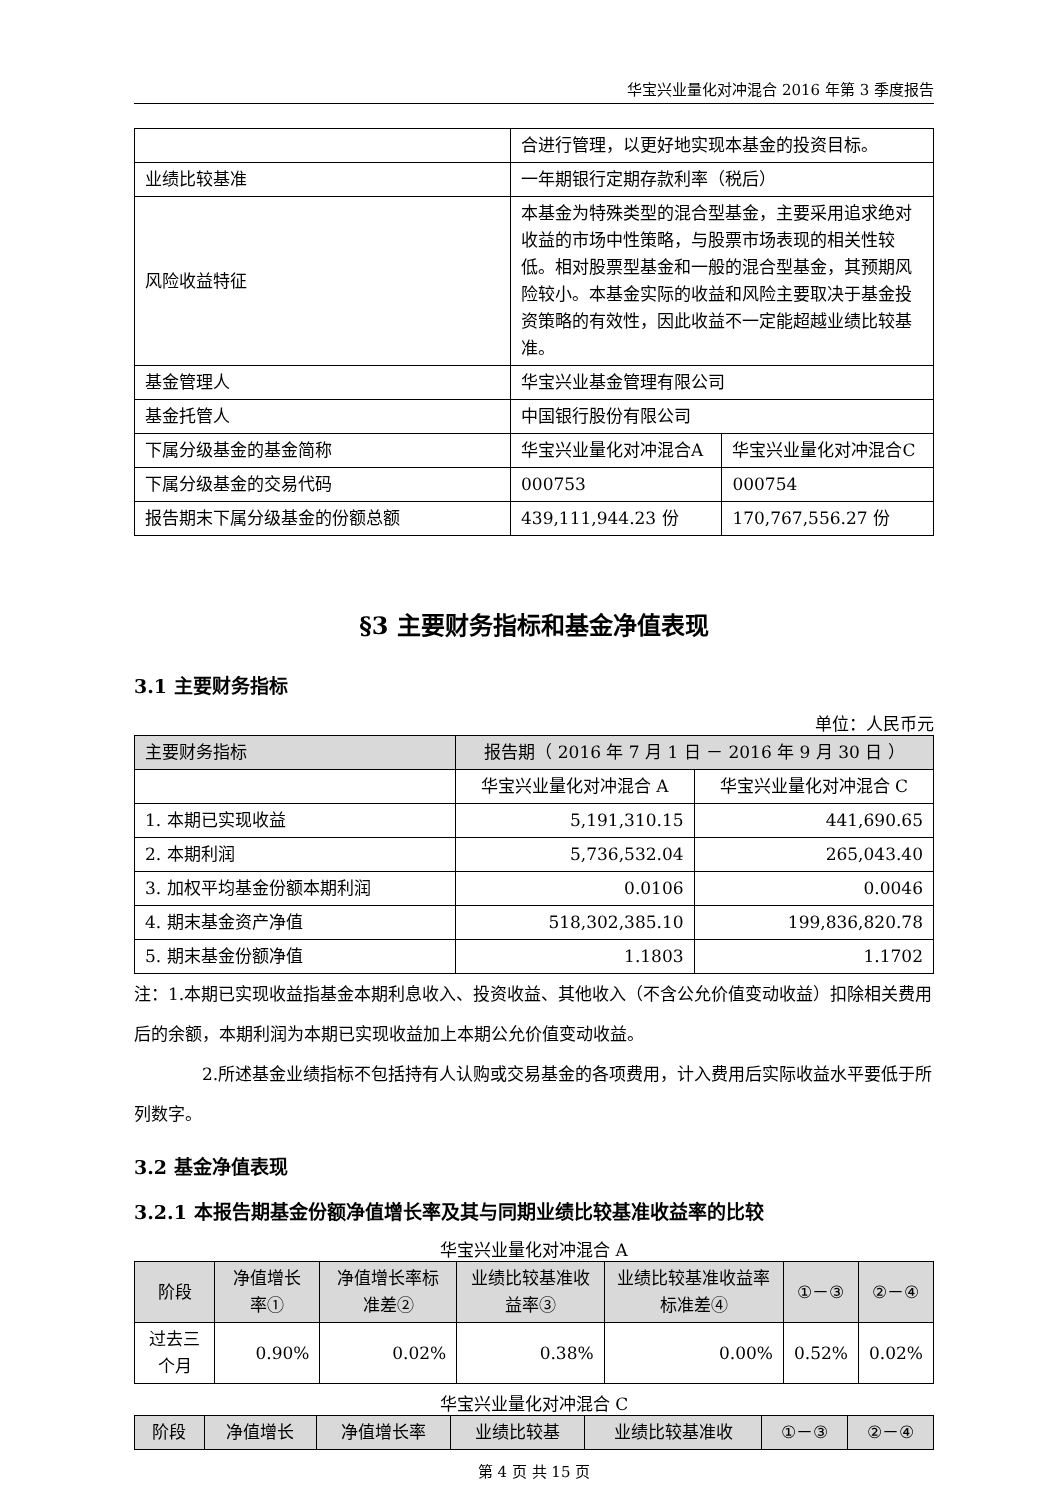华宝兴业量化对冲混合 2016 年第 3 季度报告
| | 合进行管理，以更好地实现本基金的投资目标。 | |
| 业绩比较基准 | 一年期银行定期存款利率（税后） | |
| 风险收益特征 | 本基金为特殊类型的混合型基金，主要采用追求绝对收益的市场中性策略，与股票市场表现的相关性较低。相对股票型基金和一般的混合型基金，其预期风险较小。本基金实际的收益和风险主要取决于基金投资策略的有效性，因此收益不一定能超越业绩比较基准。 | |
| 基金管理人 | 华宝兴业基金管理有限公司 | |
| 基金托管人 | 中国银行股份有限公司 | |
| 下属分级基金的基金简称 | 华宝兴业量化对冲混合A | 华宝兴业量化对冲混合C |
| 下属分级基金的交易代码 | 000753 | 000754 |
| 报告期末下属分级基金的份额总额 | 439,111,944.23 份 | 170,767,556.27 份 |
§3 主要财务指标和基金净值表现
3.1 主要财务指标
单位：人民币元
| 主要财务指标 | 报告期（ 2016 年 7 月 1 日 － 2016 年 9 月 30 日 ） | |
| --- | --- | --- |
| | 华宝兴业量化对冲混合 A | 华宝兴业量化对冲混合 C |
| 1. 本期已实现收益 | 5,191,310.15 | 441,690.65 |
| 2. 本期利润 | 5,736,532.04 | 265,043.40 |
| 3. 加权平均基金份额本期利润 | 0.0106 | 0.0046 |
| 4. 期末基金资产净值 | 518,302,385.10 | 199,836,820.78 |
| 5. 期末基金份额净值 | 1.1803 | 1.1702 |
注：1.本期已实现收益指基金本期利息收入、投资收益、其他收入（不含公允价值变动收益）扣除相关费用后的余额，本期利润为本期已实现收益加上本期公允价值变动收益。
2.所述基金业绩指标不包括持有人认购或交易基金的各项费用，计入费用后实际收益水平要低于所列数字。
3.2 基金净值表现
3.2.1 本报告期基金份额净值增长率及其与同期业绩比较基准收益率的比较
华宝兴业量化对冲混合 A
| 阶段 | 净值增长率① | 净值增长率标准差② | 业绩比较基准收益率③ | 业绩比较基准收益率标准差④ | ①－③ | ②－④ |
| --- | --- | --- | --- | --- | --- | --- |
| 过去三个月 | 0.90% | 0.02% | 0.38% | 0.00% | 0.52% | 0.02% |
华宝兴业量化对冲混合 C
| 阶段 | 净值增长 | 净值增长率 | 业绩比较基 | 业绩比较基准收 | ①－③ | ②－④ |
| --- | --- | --- | --- | --- | --- | --- |
第 4 页 共 15 页